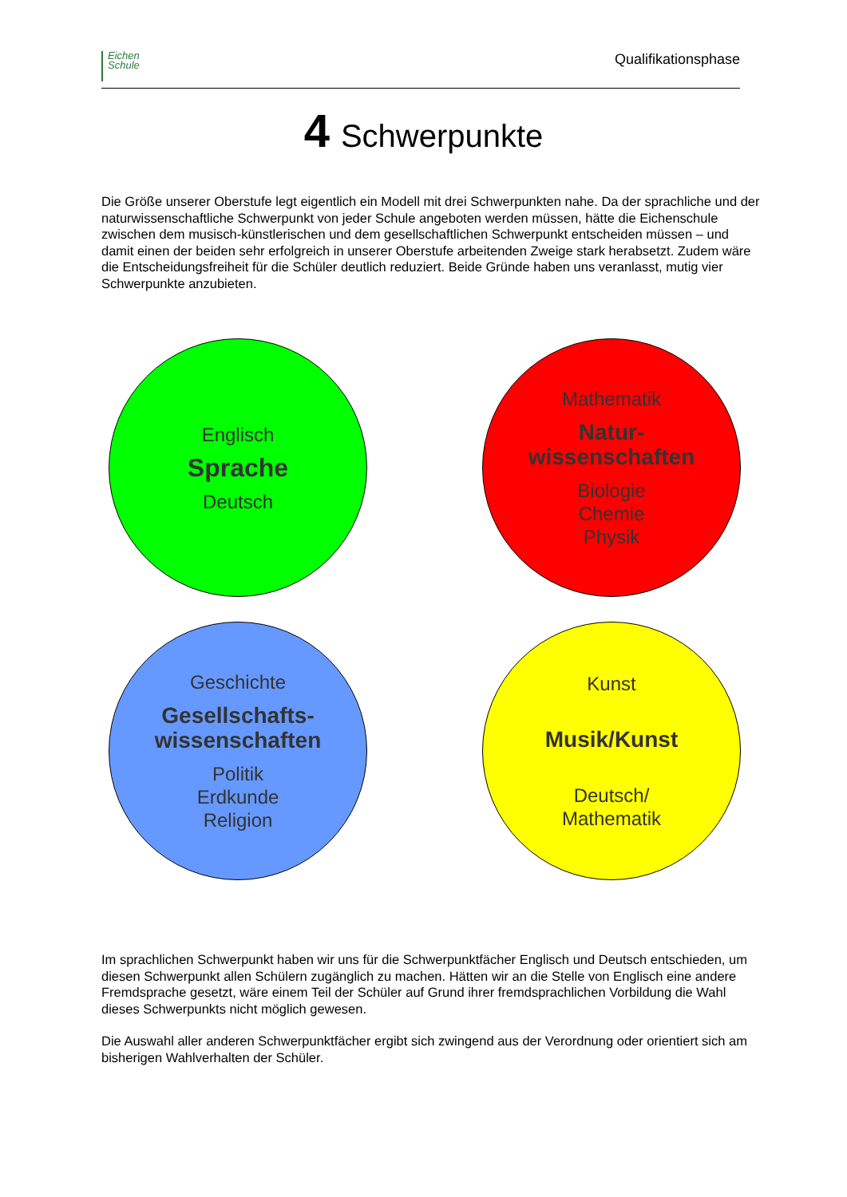Eichen
Schule
Qualifikationsphase
4 Schwerpunkte
Die Größe unserer Oberstufe legt eigentlich ein Modell mit drei Schwerpunkten nahe. Da der sprachliche und der naturwissenschaftliche Schwerpunkt von jeder Schule angeboten werden müssen, hätte die Eichenschule zwischen dem musisch-künstlerischen und dem gesellschaftlichen Schwerpunkt entscheiden müssen – und damit einen der beiden sehr erfolgreich in unserer Oberstufe arbeitenden Zweige stark herabsetzt. Zudem wäre die Entscheidungsfreiheit für die Schüler deutlich reduziert. Beide Gründe haben uns veranlasst, mutig vier Schwerpunkte anzubieten.
Englisch
Sprache
Deutsch
Mathematik
Natur-
wissenschaften
Biologie
Chemie
Physik
Geschichte
Gesellschafts-
wissenschaften
Politik
Erdkunde
Religion
Kunst
Musik/Kunst
Deutsch/
Mathematik
Im sprachlichen Schwerpunkt haben wir uns für die Schwerpunktfächer Englisch und Deutsch entschieden, um diesen Schwerpunkt allen Schülern zugänglich zu machen. Hätten wir an die Stelle von Englisch eine andere Fremdsprache gesetzt, wäre einem Teil der Schüler auf Grund ihrer fremdsprachlichen Vorbildung die Wahl dieses Schwerpunkts nicht möglich gewesen.
Die Auswahl aller anderen Schwerpunktfächer ergibt sich zwingend aus der Verordnung oder orientiert sich am bisherigen Wahlverhalten der Schüler.